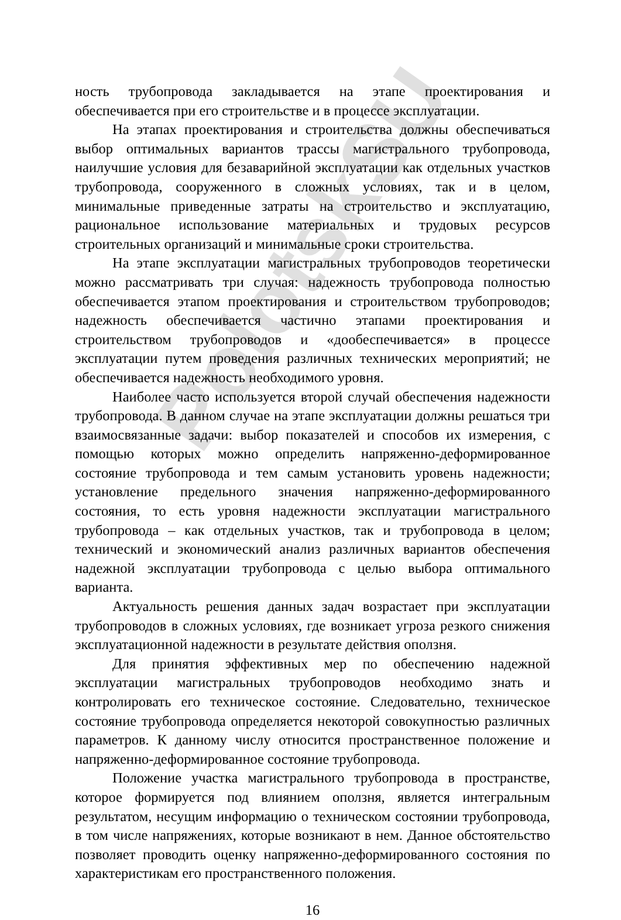PolotskSU
ность трубопровода закладывается на этапе проектирования и обеспечивается при его строительстве и в процессе эксплуатации.
На этапах проектирования и строительства должны обеспечиваться выбор оптимальных вариантов трассы магистрального трубопровода, наилучшие условия для безаварийной эксплуатации как отдельных участков трубопровода, сооруженного в сложных условиях, так и в целом, минимальные приведенные затраты на строительство и эксплуатацию, рациональное использование материальных и трудовых ресурсов строительных организаций и минимальные сроки строительства.
На этапе эксплуатации магистральных трубопроводов теоретически можно рассматривать три случая: надежность трубопровода полностью обеспечивается этапом проектирования и строительством трубопроводов; надежность обеспечивается частично этапами проектирования и строительством трубопроводов и «дообеспечивается» в процессе эксплуатации путем проведения различных технических мероприятий; не обеспечивается надежность необходимого уровня.
Наиболее часто используется второй случай обеспечения надежности трубопровода. В данном случае на этапе эксплуатации должны решаться три взаимосвязанные задачи: выбор показателей и способов их измерения, с помощью которых можно определить напряженно-деформированное состояние трубопровода и тем самым установить уровень надежности; установление предельного значения напряженно-деформированного состояния, то есть уровня надежности эксплуатации магистрального трубопровода – как отдельных участков, так и трубопровода в целом; технический и экономический анализ различных вариантов обеспечения надежной эксплуатации трубопровода с целью выбора оптимального варианта.
Актуальность решения данных задач возрастает при эксплуатации трубопроводов в сложных условиях, где возникает угроза резкого снижения эксплуатационной надежности в результате действия оползня.
Для принятия эффективных мер по обеспечению надежной эксплуатации магистральных трубопроводов необходимо знать и контролировать его техническое состояние. Следовательно, техническое состояние трубопровода определяется некоторой совокупностью различных параметров. К данному числу относится пространственное положение и напряженно-деформированное состояние трубопровода.
Положение участка магистрального трубопровода в пространстве, которое формируется под влиянием оползня, является интегральным результатом, несущим информацию о техническом состоянии трубопровода, в том числе напряжениях, которые возникают в нем. Данное обстоятельство позволяет проводить оценку напряженно-деформированного состояния по характеристикам его пространственного положения.
16